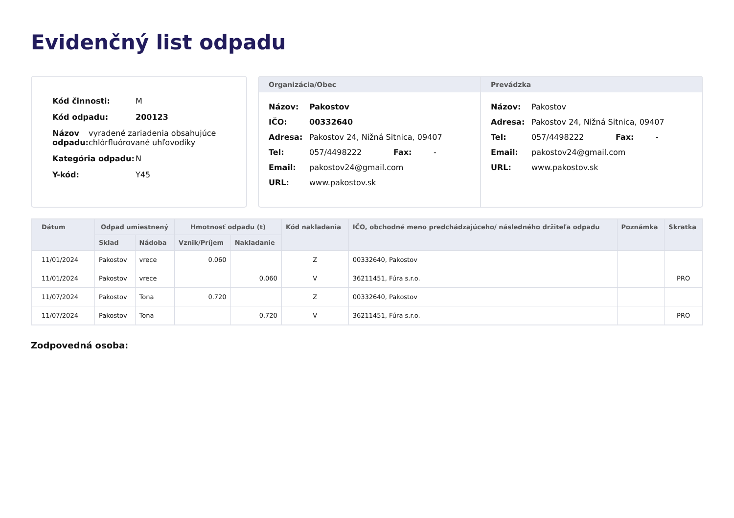Evidenčný list odpadu
Kód činnosti: M
Kód odpadu: 200123
Názov odpadu: vyradené zariadenia obsahujúce chlórfluórované uhľovodíky
Kategória odpadu: N
Y-kód: Y45
Organizácia/Obec
Názov: Pakostov
IČO: 00332640
Adresa: Pakostov 24, Nižná Sitnica, 09407
Tel: 057/4498222 Fax: -
Email: pakostov24@gmail.com
URL: www.pakostov.sk
Prevádzka
Názov: Pakostov
Adresa: Pakostov 24, Nižná Sitnica, 09407
Tel: 057/4498222 Fax: -
Email: pakostov24@gmail.com
URL: www.pakostov.sk
| Dátum | Odpad umiestnený | | Hmotnosť odpadu (t) | | Kód nakladania | IČO, obchodné meno predchádzajúceho/ následného držiteľa odpadu | Poznámka | Skratka |
| --- | --- | --- | --- | --- | --- | --- | --- | --- |
| | Sklad | Nádoba | Vznik/Príjem | Nakladanie | | | | |
| 11/01/2024 | Pakostov | vrece | 0.060 | | Z | 00332640, Pakostov | | |
| 11/01/2024 | Pakostov | vrece | | 0.060 | V | 36211451, Fúra s.r.o. | | PRO |
| 11/07/2024 | Pakostov | Tona | 0.720 | | Z | 00332640, Pakostov | | |
| 11/07/2024 | Pakostov | Tona | | 0.720 | V | 36211451, Fúra s.r.o. | | PRO |
Zodpovedná osoba: